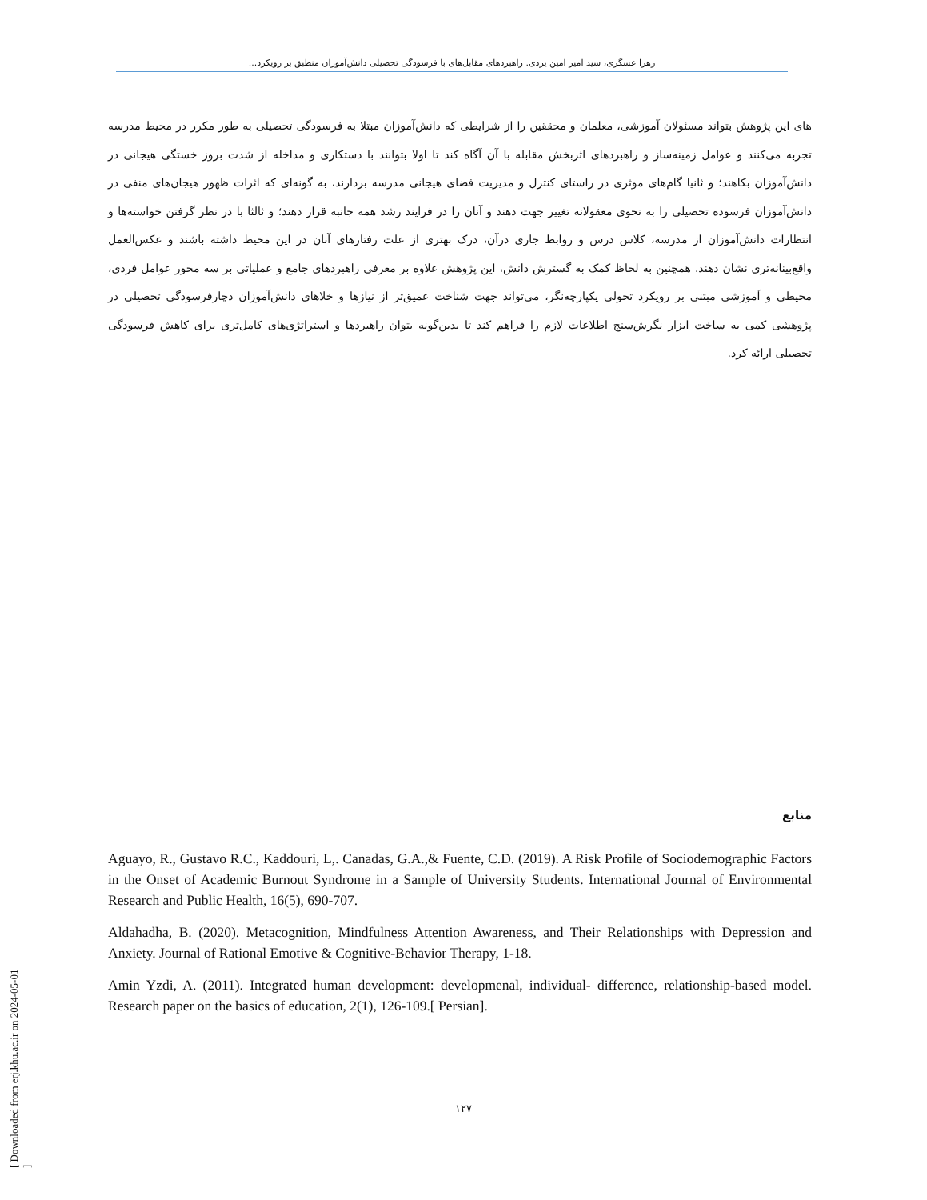زهرا عسگری، سید امیر امین یزدی. راهبردهای مقابل‌های با فرسودگی تحصیلی دانش‌آموزان منطبق بر رویکرد...
های این پژوهش بتواند مسئولان آموزشی، معلمان و محققین را از شرایطی که دانش‌آموزان مبتلا به فرسودگی تحصیلی به طور مکرر در محیط مدرسه تجربه می‌کنند و عوامل زمینه‌ساز و راهبردهای اثربخش مقابله با آن آگاه کند تا اولا بتوانند با دستکاری و مداخله از شدت بروز خستگی هیجانی در دانش‌آموزان بکاهند؛ و ثانیا گام‌های موثری در راستای کنترل و مدیریت فضای هیجانی مدرسه بردارند، به گونه‌ای که اثرات ظهور هیجان‌های منفی در دانش‌آموزان فرسوده تحصیلی را به نحوی معقولانه تغییر جهت دهند و آنان را در فرایند رشد همه جانبه قرار دهند؛ و ثالثا با در نظر گرفتن خواسته‌ها و انتظارات دانش‌آموزان از مدرسه، کلاس درس و روابط جاری درآن، درک بهتری از علت رفتارهای آنان در این محیط داشته باشند و عکس‌العمل واقع‌بینانه‌تری نشان دهند. همچنین به لحاظ کمک به گسترش دانش، این پژوهش علاوه بر معرفی راهبردهای جامع و عملیاتی بر سه محور عوامل فردی، محیطی و آموزشی مبتنی بر رویکرد تحولی یکپارچه‌نگر، می‌تواند جهت شناخت عمیق‌تر از نیازها و خلاهای دانش‌آموزان دچارفرسودگی تحصیلی در پژوهشی کمی به ساخت ابزار نگرش‌سنج اطلاعات لازم را فراهم کند تا بدین‌گونه بتوان راهبردها و استراتژی‌های کامل‌تری برای کاهش فرسودگی تحصیلی ارائه کرد.
منابع
Aguayo, R., Gustavo R.C., Kaddouri, L,. Canadas, G.A.,& Fuente, C.D. (2019). A Risk Profile of Sociodemographic Factors in the Onset of Academic Burnout Syndrome in a Sample of University Students. International Journal of Environmental Research and Public Health, 16(5), 690-707.
Aldahadha, B. (2020). Metacognition, Mindfulness Attention Awareness, and Their Relationships with Depression and Anxiety. Journal of Rational Emotive & Cognitive-Behavior Therapy, 1-18.
Amin Yzdi, A. (2011). Integrated human development: developmenal, individual- difference, relationship-based model. Research paper on the basics of education, 2(1), 126-109.[ Persian].
۱۲۷
[ Downloaded from erj.khu.ac.ir on 2024-05-01 ]